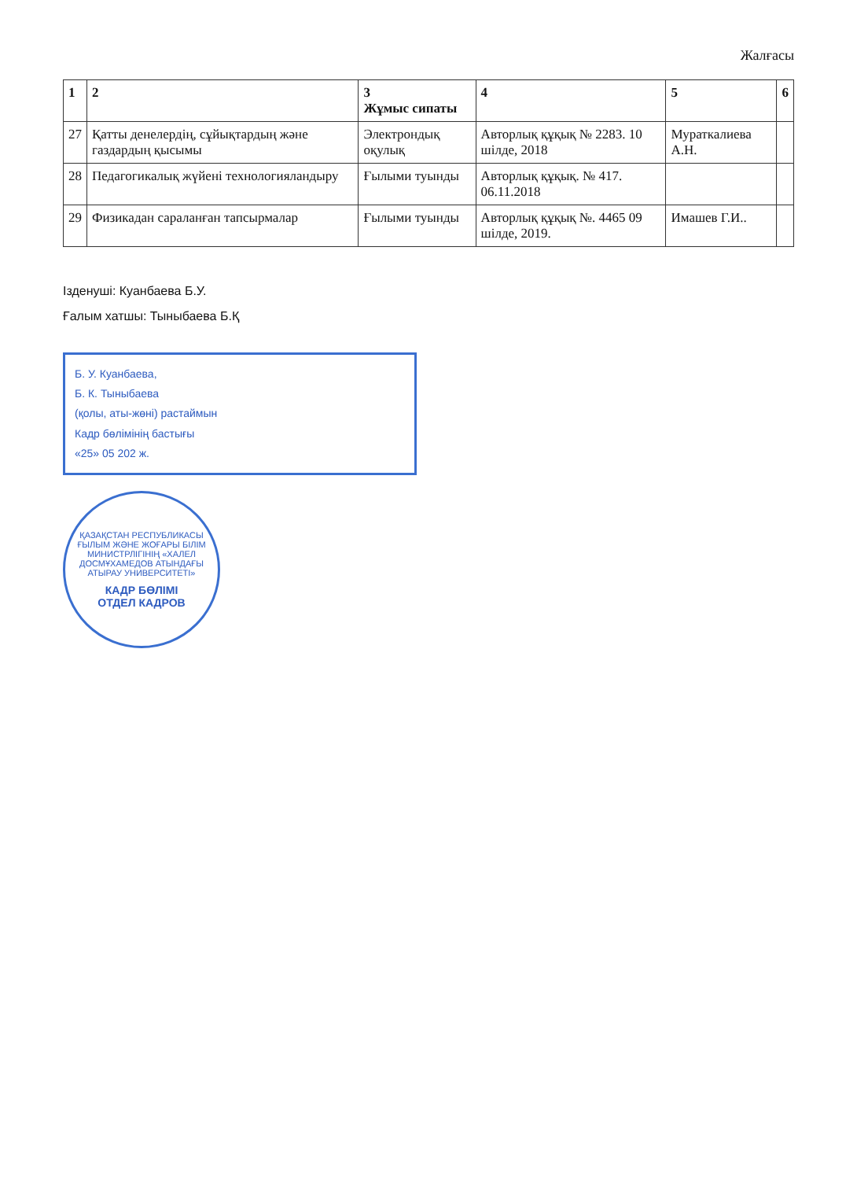Жалғасы
| 1 | 2 | 3 Жұмыс сипаты | 4 | 5 | 6 |
| --- | --- | --- | --- | --- | --- |
| 27 | Қатты денелердің, сұйықтардың және газдардың қысымы | Электрондық оқулық | Авторлық құқық № 2283. 10 шілде, 2018 | Мураткалиева А.Н. | |
| 28 | Педагогикалық жүйені технологияландыру | Ғылыми туынды | Авторлық құқық. № 417. 06.11.2018 | | |
| 29 | Физикадан сараланған тапсырмалар | Ғылыми туынды | Авторлық құқық №. 4465 09 шілде, 2019. | Имашев Г.И.. | |
Ізденуші: Куанбаева Б.У.
Ғалым хатшы: Тыныбаева Б.Қ
Б. У. Куанбаева,
Б. К. Тыныбаева
(қолы, аты-жөні) растаймын
Кадр бөлімінің бастығы
«25» 05 202 ж.
ҚАЗАҚСТАН РЕСПУБЛИКАСЫ ҒЫЛЫМ ЖӘНЕ ЖОҒАРЫ БІЛІМ МИНИСТРЛІГІНІҢ «ХАЛЕЛ ДОСМҰХАМЕДОВ АТЫНДАҒЫ АТЫРАУ УНИВЕРСИТЕТІ»
КАДР БӨЛІМІ
ОТДЕЛ КАДРОВ